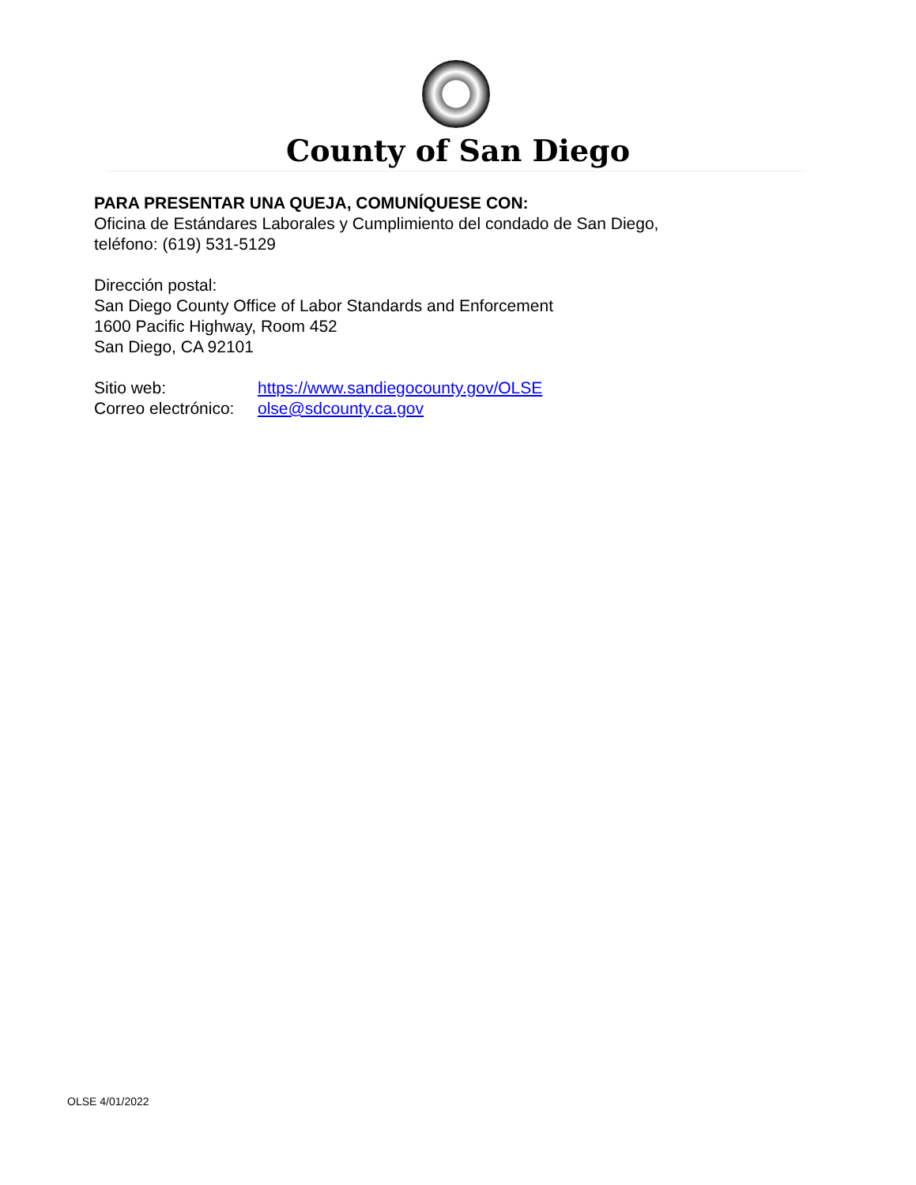County of San Diego
PARA PRESENTAR UNA QUEJA, COMUNÍQUESE CON:
Oficina de Estándares Laborales y Cumplimiento del condado de San Diego,
teléfono: (619) 531-5129
Dirección postal:
San Diego County Office of Labor Standards and Enforcement
1600 Pacific Highway, Room 452
San Diego, CA 92101
Sitio web: https://www.sandiegocounty.gov/OLSE
Correo electrónico: olse@sdcounty.ca.gov
OLSE 4/01/2022